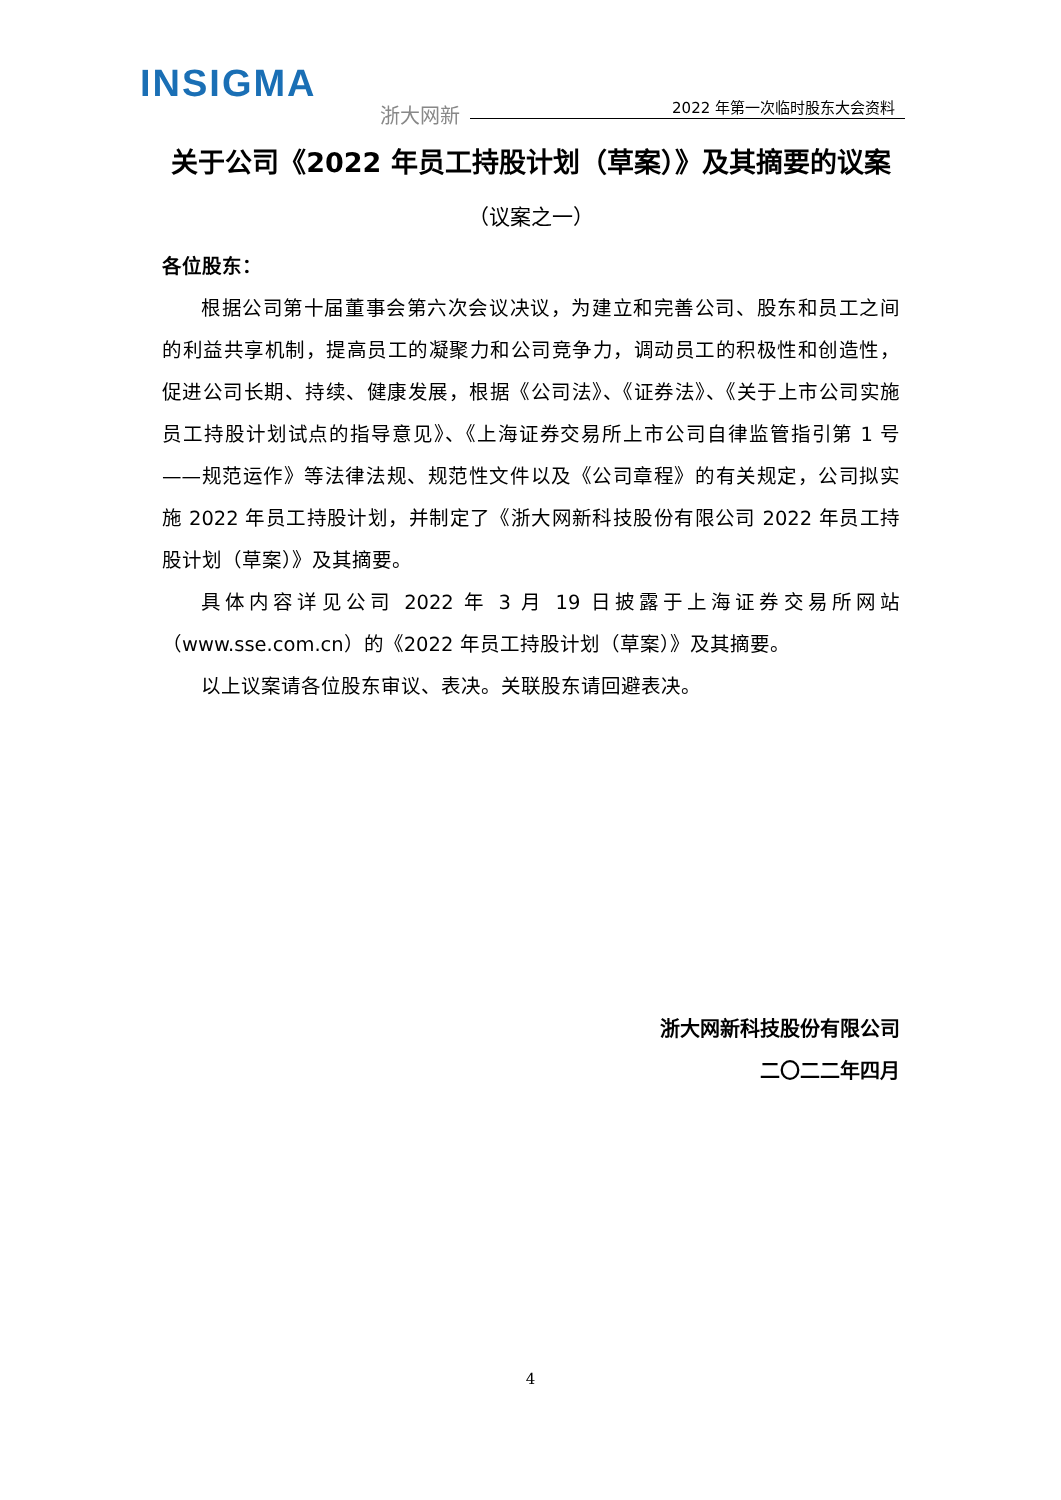INSIGMA
浙大网新 2022 年第一次临时股东大会资料
关于公司《2022 年员工持股计划（草案）》及其摘要的议案
（议案之一）
各位股东：
根据公司第十届董事会第六次会议决议，为建立和完善公司、股东和员工之间的利益共享机制，提高员工的凝聚力和公司竞争力，调动员工的积极性和创造性，促进公司长期、持续、健康发展，根据《公司法》、《证券法》、《关于上市公司实施员工持股计划试点的指导意见》、《上海证券交易所上市公司自律监管指引第 1 号——规范运作》等法律法规、规范性文件以及《公司章程》的有关规定，公司拟实施 2022 年员工持股计划，并制定了《浙大网新科技股份有限公司 2022 年员工持股计划（草案）》及其摘要。
具体内容详见公司 2022 年 3 月 19 日披露于上海证券交易所网站（www.sse.com.cn）的《2022 年员工持股计划（草案）》及其摘要。
以上议案请各位股东审议、表决。关联股东请回避表决。
浙大网新科技股份有限公司
二〇二二年四月
4